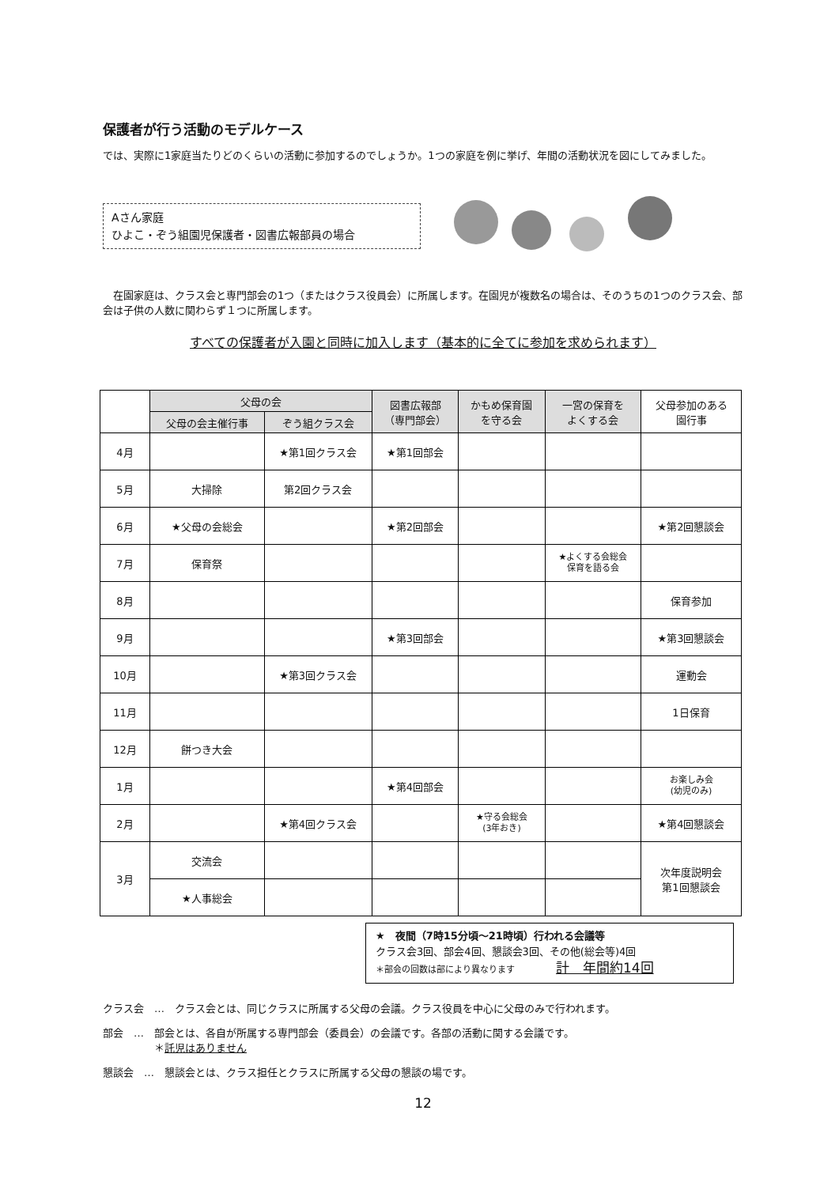保護者が行う活動のモデルケース
では、実際に1家庭当たりどのくらいの活動に参加するのでしょうか。1つの家庭を例に挙げ、年間の活動状況を図にしてみました。
Aさん家庭
ひよこ・ぞう組園児保護者・図書広報部員の場合
　在園家庭は、クラス会と専門部会の1つ（またはクラス役員会）に所属します。在園児が複数名の場合は、そのうちの1つのクラス会、部会は子供の人数に関わらず１つに所属します。
すべての保護者が入園と同時に加入します（基本的に全てに参加を求められます）
| | 父母の会 | | 図書広報部 （専門部会） | かもめ保育園 を守る会 | 一宮の保育を よくする会 | 父母参加のある 園行事 |
| | 父母の会主催行事 | ぞう組クラス会 | | | | |
| 4月 | | ★第1回クラス会 | ★第1回部会 | | | |
| 5月 | 大掃除 | 第2回クラス会 | | | | |
| 6月 | ★父母の会総会 | | ★第2回部会 | | | ★第2回懇談会 |
| 7月 | 保育祭 | | | | ★よくする会総会 保育を語る会 | |
| 8月 | | | | | | 保育参加 |
| 9月 | | | ★第3回部会 | | | ★第3回懇談会 |
| 10月 | | ★第3回クラス会 | | | | 運動会 |
| 11月 | | | | | | 1日保育 |
| 12月 | 餅つき大会 | | | | | |
| 1月 | | | ★第4回部会 | | | お楽しみ会 (幼児のみ) |
| 2月 | | ★第4回クラス会 | | ★守る会総会 (3年おき) | | ★第4回懇談会 |
| 3月 | 交流会 | | | | | 次年度説明会 第1回懇談会 |
| | ★人事総会 | | | | | |
★　夜間（7時15分頃～21時頃）行われる会議等
クラス会3回、部会4回、懇談会3回、その他(総会等)4回
＊部会の回数は部により異なります　　　　計　年間約14回
クラス会　…　クラス会とは、同じクラスに所属する父母の会議。クラス役員を中心に父母のみで行われます。
部会　…　部会とは、各自が所属する専門部会（委員会）の会議です。各部の活動に関する会議です。
　　　　　＊託児はありません
懇談会　…　懇談会とは、クラス担任とクラスに所属する父母の懇談の場です。
12